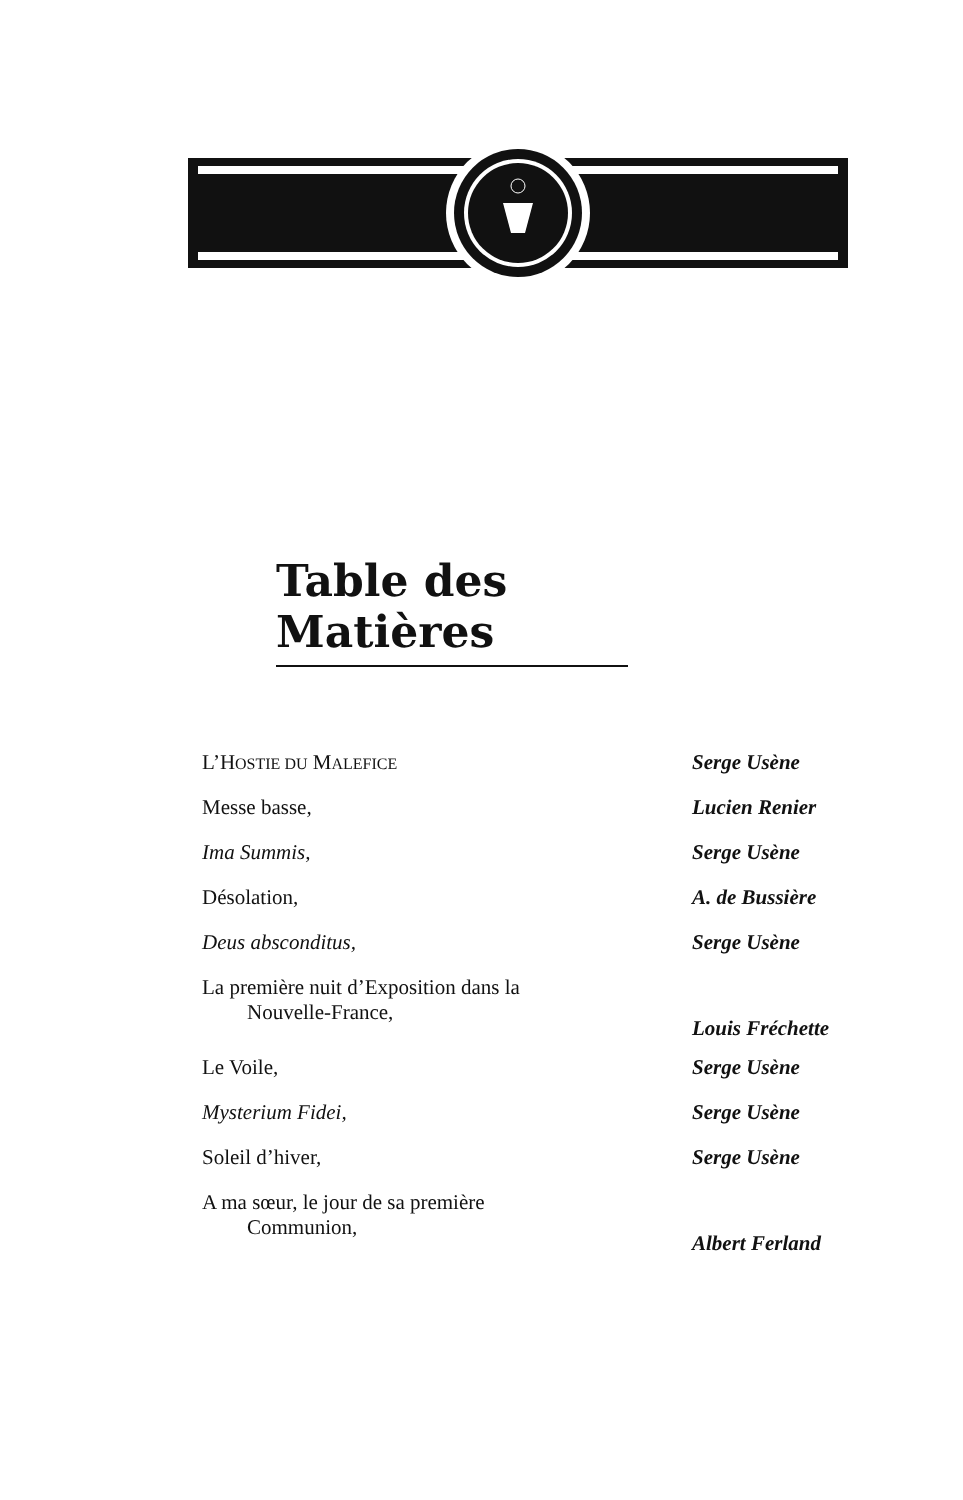Table des Matières
| L’H OSTIE DU M ALEFICE | Serge Usène |
| Messe basse, | Lucien Renier |
| Ima Summis, | Serge Usène |
| Désolation, | A. de Bussière |
| Deus absconditus, | Serge Usène |
| La première nuit d’Exposition dans la Nouvelle-France, | Louis Fréchette |
| Le Voile, | Serge Usène |
| Mysterium Fidei, | Serge Usène |
| Soleil d’hiver, | Serge Usène |
| A ma sœur, le jour de sa première Communion, | Albert Ferland |